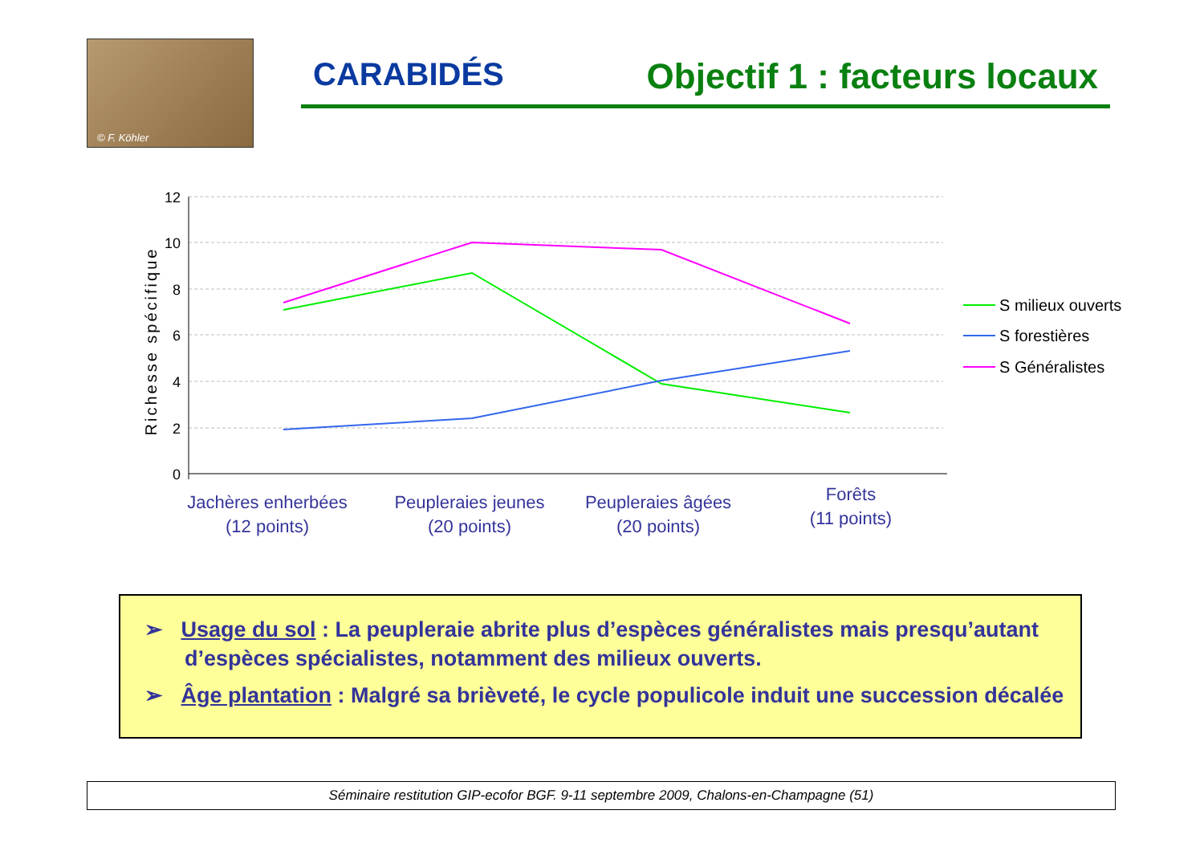© F. Köhler
CARABIDÉS Objectif 1 : facteurs locaux
12
10
8
6
4
2
0
Richesse spécifique
Jachères enherbées
(12 points)
Peupleraies jeunes
(20 points)
Peupleraies âgées
(20 points)
Forêts
(11 points)
S milieux ouverts
S forestières
S Généralistes
➢ Usage du sol : La peupleraie abrite plus d’espèces généralistes mais presqu’autant d’espèces spécialistes, notamment des milieux ouverts.
➢ Âge plantation : Malgré sa brièveté, le cycle populicole induit une succession décalée
Séminaire restitution GIP-ecofor BGF. 9-11 septembre 2009, Chalons-en-Champagne (51)